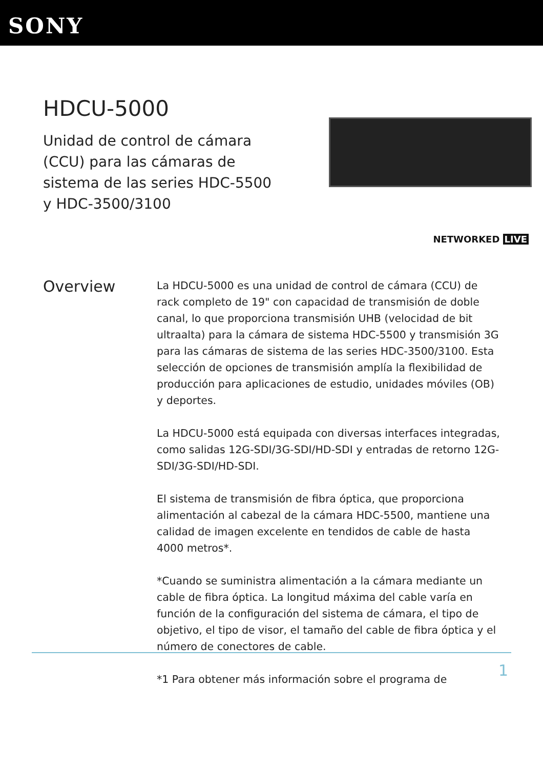SONY
HDCU-5000
Unidad de control de cámara (CCU) para las cámaras de sistema de las series HDC-5500 y HDC-3500/3100
NETWORKED LIVE
Overview
La HDCU-5000 es una unidad de control de cámara (CCU) de rack completo de 19" con capacidad de transmisión de doble canal, lo que proporciona transmisión UHB (velocidad de bit ultraalta) para la cámara de sistema HDC-5500 y transmisión 3G para las cámaras de sistema de las series HDC-3500/3100. Esta selección de opciones de transmisión amplía la flexibilidad de producción para aplicaciones de estudio, unidades móviles (OB) y deportes.
La HDCU-5000 está equipada con diversas interfaces integradas, como salidas 12G-SDI/3G-SDI/HD-SDI y entradas de retorno 12G-SDI/3G-SDI/HD-SDI.
El sistema de transmisión de fibra óptica, que proporciona alimentación al cabezal de la cámara HDC-5500, mantiene una calidad de imagen excelente en tendidos de cable de hasta 4000 metros*.
*Cuando se suministra alimentación a la cámara mediante un cable de fibra óptica. La longitud máxima del cable varía en función de la configuración del sistema de cámara, el tipo de objetivo, el tipo de visor, el tamaño del cable de fibra óptica y el número de conectores de cable.
*1 Para obtener más información sobre el programa de
1